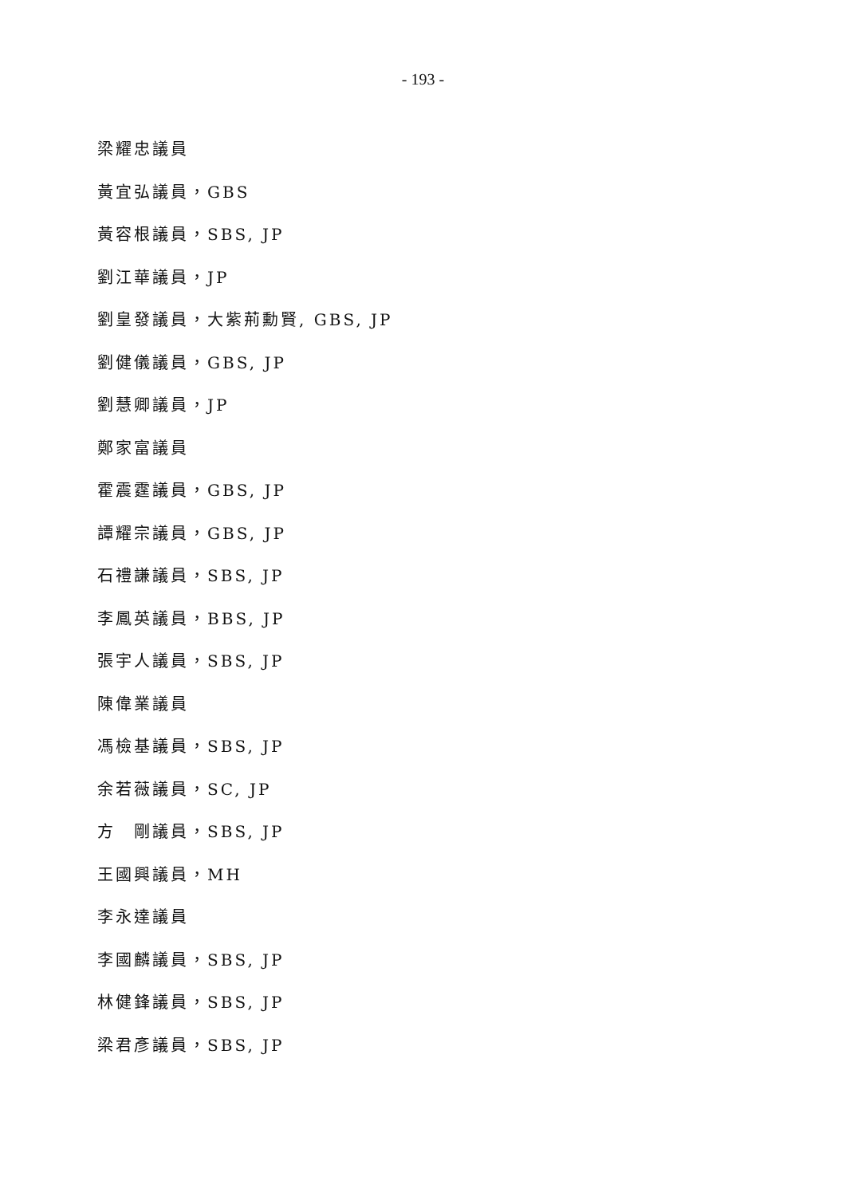- 193 -
梁耀忠議員
黃宜弘議員，GBS
黃容根議員，SBS, JP
劉江華議員，JP
劉皇發議員，大紫荊勳賢, GBS, JP
劉健儀議員，GBS, JP
劉慧卿議員，JP
鄭家富議員
霍震霆議員，GBS, JP
譚耀宗議員，GBS, JP
石禮謙議員，SBS, JP
李鳳英議員，BBS, JP
張宇人議員，SBS, JP
陳偉業議員
馮檢基議員，SBS, JP
余若薇議員，SC, JP
方　剛議員，SBS, JP
王國興議員，MH
李永達議員
李國麟議員，SBS, JP
林健鋒議員，SBS, JP
梁君彥議員，SBS, JP